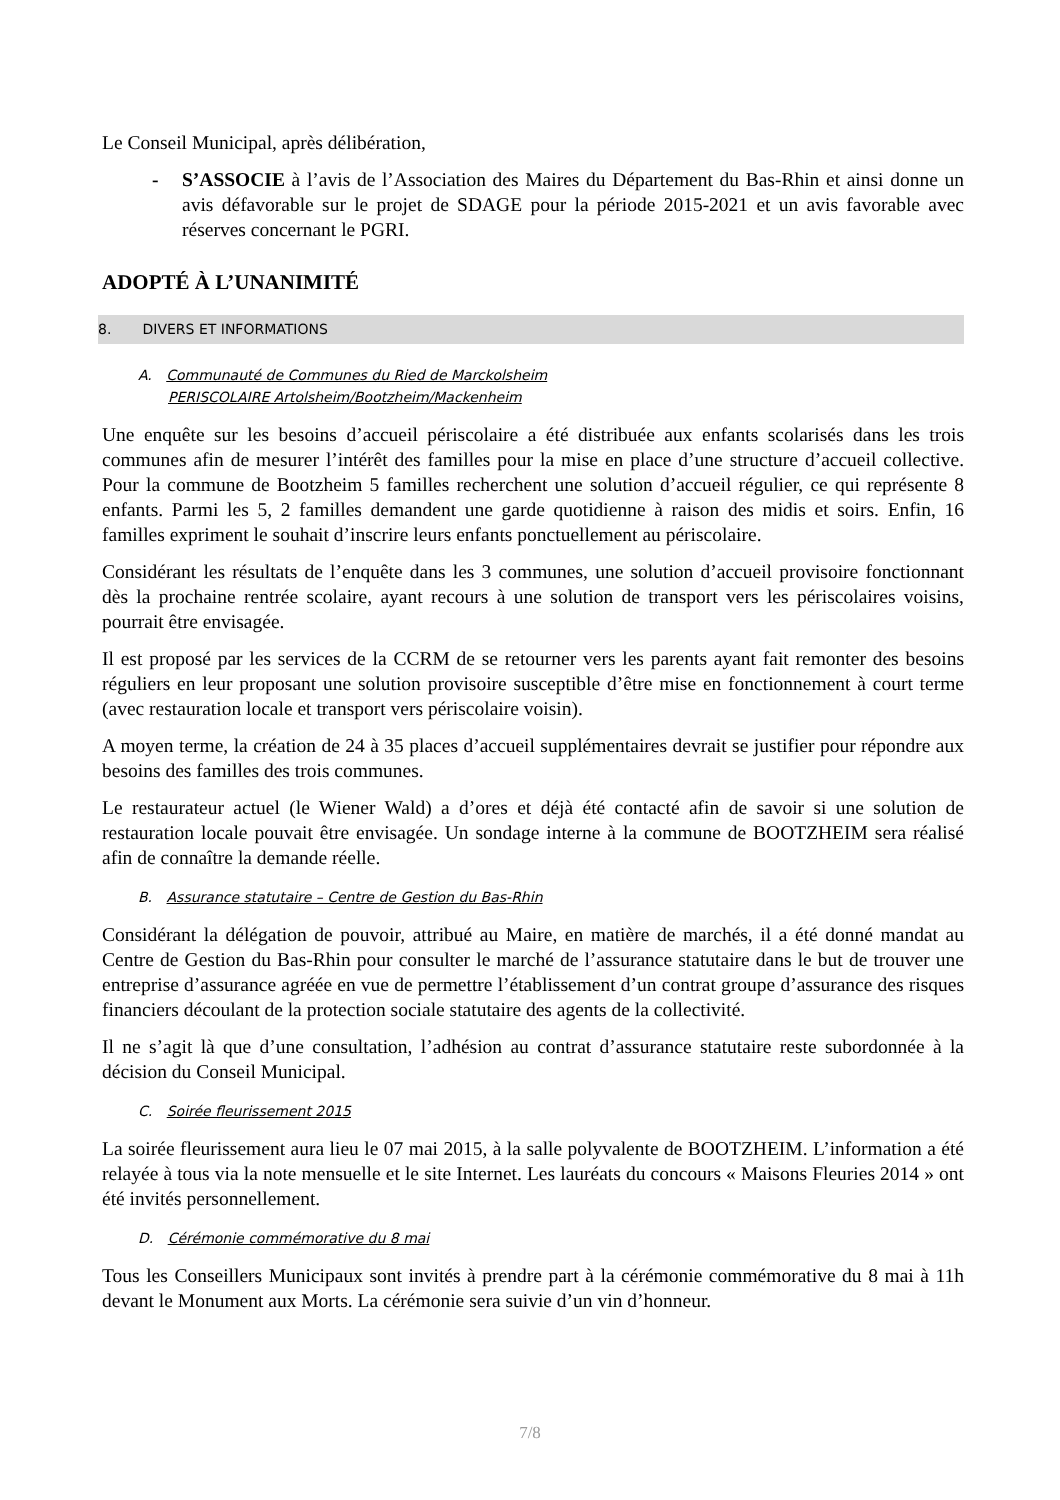Le Conseil Municipal, après délibération,
- S’ASSOCIE à l’avis de l’Association des Maires du Département du Bas-Rhin et ainsi donne un avis défavorable sur le projet de SDAGE pour la période 2015-2021 et un avis favorable avec réserves concernant le PGRI.
ADOPTÉ À L’UNANIMITÉ
8. DIVERS ET INFORMATIONS
A. Communauté de Communes du Ried de Marckolsheim
PERISCOLAIRE Artolsheim/Bootzheim/Mackenheim
Une enquête sur les besoins d’accueil périscolaire a été distribuée aux enfants scolarisés dans les trois communes afin de mesurer l’intérêt des familles pour la mise en place d’une structure d’accueil collective. Pour la commune de Bootzheim 5 familles recherchent une solution d’accueil régulier, ce qui représente 8 enfants. Parmi les 5, 2 familles demandent une garde quotidienne à raison des midis et soirs. Enfin, 16 familles expriment le souhait d’inscrire leurs enfants ponctuellement au périscolaire.
Considérant les résultats de l’enquête dans les 3 communes, une solution d’accueil provisoire fonctionnant dès la prochaine rentrée scolaire, ayant recours à une solution de transport vers les périscolaires voisins, pourrait être envisagée.
Il est proposé par les services de la CCRM de se retourner vers les parents ayant fait remonter des besoins réguliers en leur proposant une solution provisoire susceptible d’être mise en fonctionnement à court terme (avec restauration locale et transport vers périscolaire voisin).
A moyen terme, la création de 24 à 35 places d’accueil supplémentaires devrait se justifier pour répondre aux besoins des familles des trois communes.
Le restaurateur actuel (le Wiener Wald) a d’ores et déjà été contacté afin de savoir si une solution de restauration locale pouvait être envisagée. Un sondage interne à la commune de BOOTZHEIM sera réalisé afin de connaître la demande réelle.
B. Assurance statutaire – Centre de Gestion du Bas-Rhin
Considérant la délégation de pouvoir, attribué au Maire, en matière de marchés, il a été donné mandat au Centre de Gestion du Bas-Rhin pour consulter le marché de l’assurance statutaire dans le but de trouver une entreprise d’assurance agréée en vue de permettre l’établissement d’un contrat groupe d’assurance des risques financiers découlant de la protection sociale statutaire des agents de la collectivité.
Il ne s’agit là que d’une consultation, l’adhésion au contrat d’assurance statutaire reste subordonnée à la décision du Conseil Municipal.
C. Soirée fleurissement 2015
La soirée fleurissement aura lieu le 07 mai 2015, à la salle polyvalente de BOOTZHEIM. L’information a été relayée à tous via la note mensuelle et le site Internet. Les lauréats du concours « Maisons Fleuries 2014 » ont été invités personnellement.
D. Cérémonie commémorative du 8 mai
Tous les Conseillers Municipaux sont invités à prendre part à la cérémonie commémorative du 8 mai à 11h devant le Monument aux Morts. La cérémonie sera suivie d’un vin d’honneur.
7/8